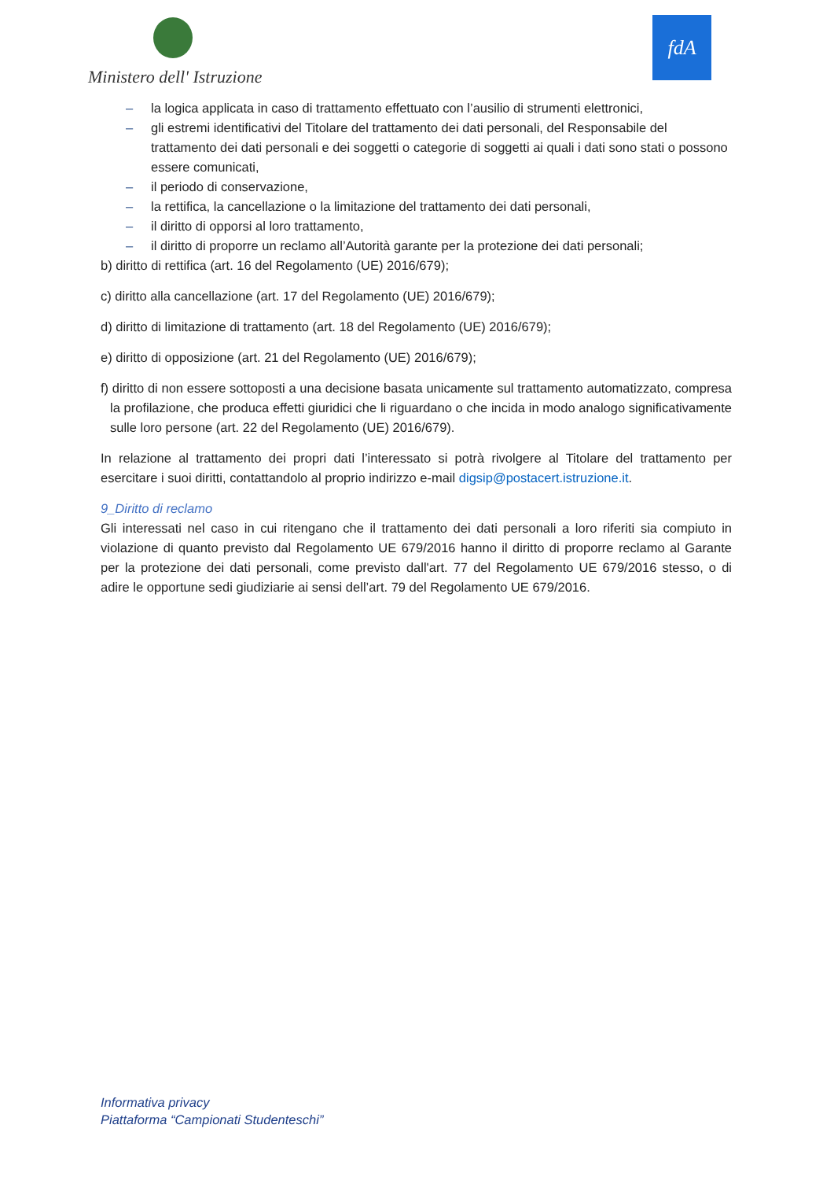Ministero dell' Istruzione
fdA
– la logica applicata in caso di trattamento effettuato con l’ausilio di strumenti elettronici,
– gli estremi identificativi del Titolare del trattamento dei dati personali, del Responsabile del trattamento dei dati personali e dei soggetti o categorie di soggetti ai quali i dati sono stati o possono essere comunicati,
– il periodo di conservazione,
– la rettifica, la cancellazione o la limitazione del trattamento dei dati personali,
– il diritto di opporsi al loro trattamento,
– il diritto di proporre un reclamo all’Autorità garante per la protezione dei dati personali;
b) diritto di rettifica (art. 16 del Regolamento (UE) 2016/679);
c) diritto alla cancellazione (art. 17 del Regolamento (UE) 2016/679);
d) diritto di limitazione di trattamento (art. 18 del Regolamento (UE) 2016/679);
e) diritto di opposizione (art. 21 del Regolamento (UE) 2016/679);
f) diritto di non essere sottoposti a una decisione basata unicamente sul trattamento automatizzato, compresa la profilazione, che produca effetti giuridici che li riguardano o che incida in modo analogo significativamente sulle loro persone (art. 22 del Regolamento (UE) 2016/679).
In relazione al trattamento dei propri dati l’interessato si potrà rivolgere al Titolare del trattamento per esercitare i suoi diritti, contattandolo al proprio indirizzo e-mail digsip@postacert.istruzione.it.
9_Diritto di reclamo
Gli interessati nel caso in cui ritengano che il trattamento dei dati personali a loro riferiti sia compiuto in violazione di quanto previsto dal Regolamento UE 679/2016 hanno il diritto di proporre reclamo al Garante per la protezione dei dati personali, come previsto dall'art. 77 del Regolamento UE 679/2016 stesso, o di adire le opportune sedi giudiziarie ai sensi dell’art. 79 del Regolamento UE 679/2016.
Informativa privacy
Piattaforma “Campionati Studenteschi”